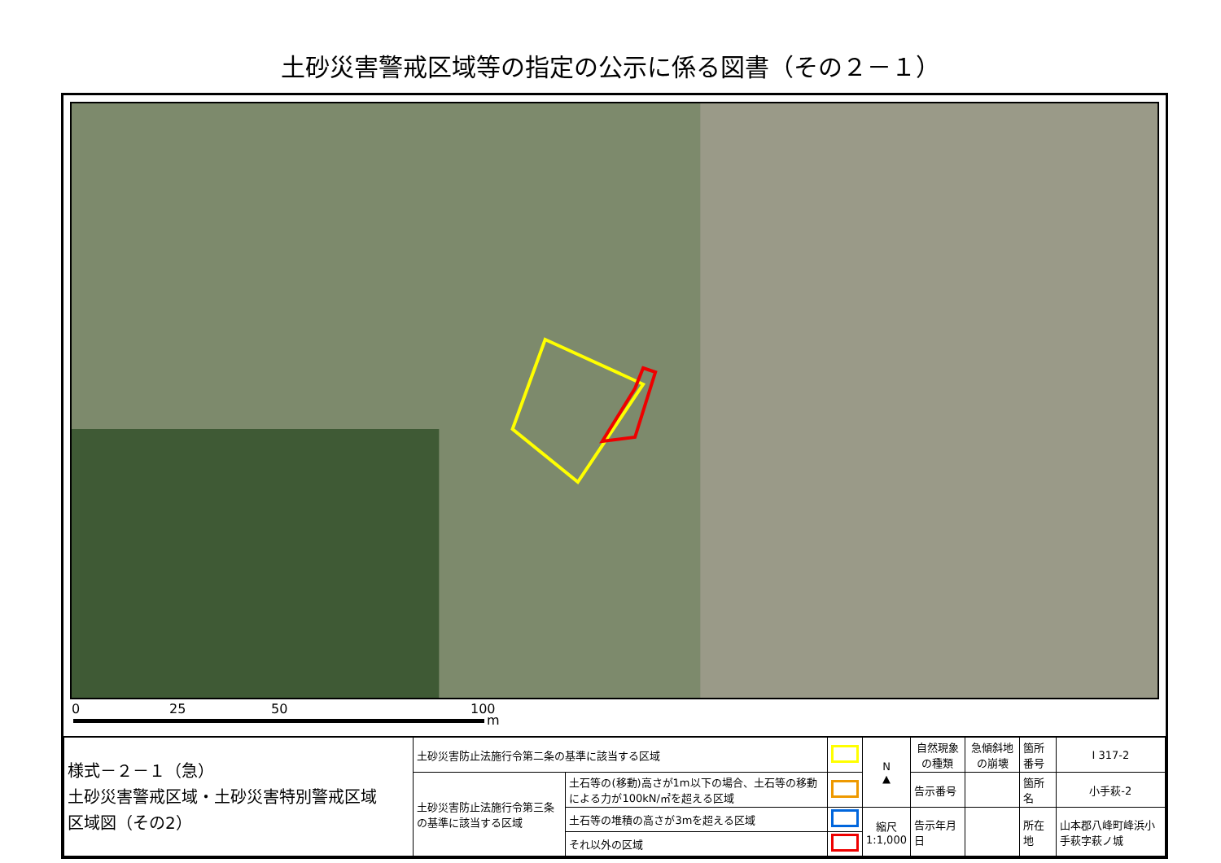土砂災害警戒区域等の指定の公示に係る図書（その２－１）
0 25 50 100
m
| 様式－２－１（急） 土砂災害警戒区域・土砂災害特別警戒区域 区域図（その2） | 土砂災害防止法施行令第二条の基準に該当する区域 | | | N ▲ | 自然現象の種類 | 急傾斜地の崩壊 | 箇所番号 | Ⅰ 317-2 |
| | 土砂災害防止法施行令第三条の基準に該当する区域 | 土石等の(移動)高さが1m以下の場合、土石等の移動による力が100kN/㎡を超える区域 | | | 告示番号 | | 箇所名 | 小手萩-2 |
| | | 土石等の堆積の高さが3mを超える区域 | | 縮尺 1:1,000 | 告示年月日 | | 所在地 | 山本郡八峰町峰浜小手萩字萩ノ城 |
| | | それ以外の区域 | | | | | | |